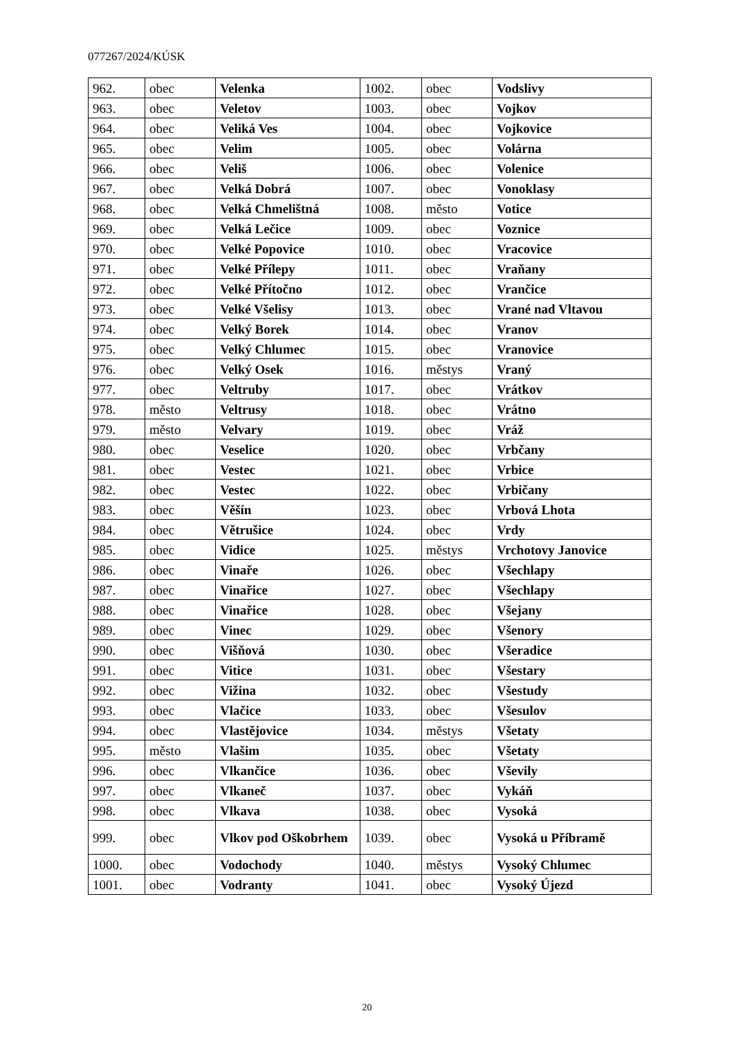077267/2024/KÚSK
| 962. | obec | Velenka | 1002. | obec | Vodslivy |
| 963. | obec | Veletov | 1003. | obec | Vojkov |
| 964. | obec | Veliká Ves | 1004. | obec | Vojkovice |
| 965. | obec | Velim | 1005. | obec | Volárna |
| 966. | obec | Veliš | 1006. | obec | Volenice |
| 967. | obec | Velká Dobrá | 1007. | obec | Vonoklasy |
| 968. | obec | Velká Chmelištná | 1008. | město | Votice |
| 969. | obec | Velká Lečice | 1009. | obec | Voznice |
| 970. | obec | Velké Popovice | 1010. | obec | Vracovice |
| 971. | obec | Velké Přílepy | 1011. | obec | Vraňany |
| 972. | obec | Velké Přítočno | 1012. | obec | Vrančice |
| 973. | obec | Velké Všelisy | 1013. | obec | Vrané nad Vltavou |
| 974. | obec | Velký Borek | 1014. | obec | Vranov |
| 975. | obec | Velký Chlumec | 1015. | obec | Vranovice |
| 976. | obec | Velký Osek | 1016. | městys | Vraný |
| 977. | obec | Veltruby | 1017. | obec | Vrátkov |
| 978. | město | Veltrusy | 1018. | obec | Vrátno |
| 979. | město | Velvary | 1019. | obec | Vráž |
| 980. | obec | Veselice | 1020. | obec | Vrbčany |
| 981. | obec | Vestec | 1021. | obec | Vrbice |
| 982. | obec | Vestec | 1022. | obec | Vrbičany |
| 983. | obec | Věšín | 1023. | obec | Vrbová Lhota |
| 984. | obec | Větrušice | 1024. | obec | Vrdy |
| 985. | obec | Vidice | 1025. | městys | Vrchotovy Janovice |
| 986. | obec | Vinaře | 1026. | obec | Všechlapy |
| 987. | obec | Vinařice | 1027. | obec | Všechlapy |
| 988. | obec | Vinařice | 1028. | obec | Všejany |
| 989. | obec | Vinec | 1029. | obec | Všenory |
| 990. | obec | Višňová | 1030. | obec | Všeradice |
| 991. | obec | Vitice | 1031. | obec | Všestary |
| 992. | obec | Vižina | 1032. | obec | Všestudy |
| 993. | obec | Vlačice | 1033. | obec | Všesulov |
| 994. | obec | Vlastějovice | 1034. | městys | Všetaty |
| 995. | město | Vlašim | 1035. | obec | Všetaty |
| 996. | obec | Vlkančice | 1036. | obec | Vševily |
| 997. | obec | Vlkaneč | 1037. | obec | Vykáň |
| 998. | obec | Vlkava | 1038. | obec | Vysoká |
| 999. | obec | Vlkov pod Oškobrhem | 1039. | obec | Vysoká u Příbramě |
| 1000. | obec | Vodochody | 1040. | městys | Vysoký Chlumec |
| 1001. | obec | Vodranty | 1041. | obec | Vysoký Újezd |
20